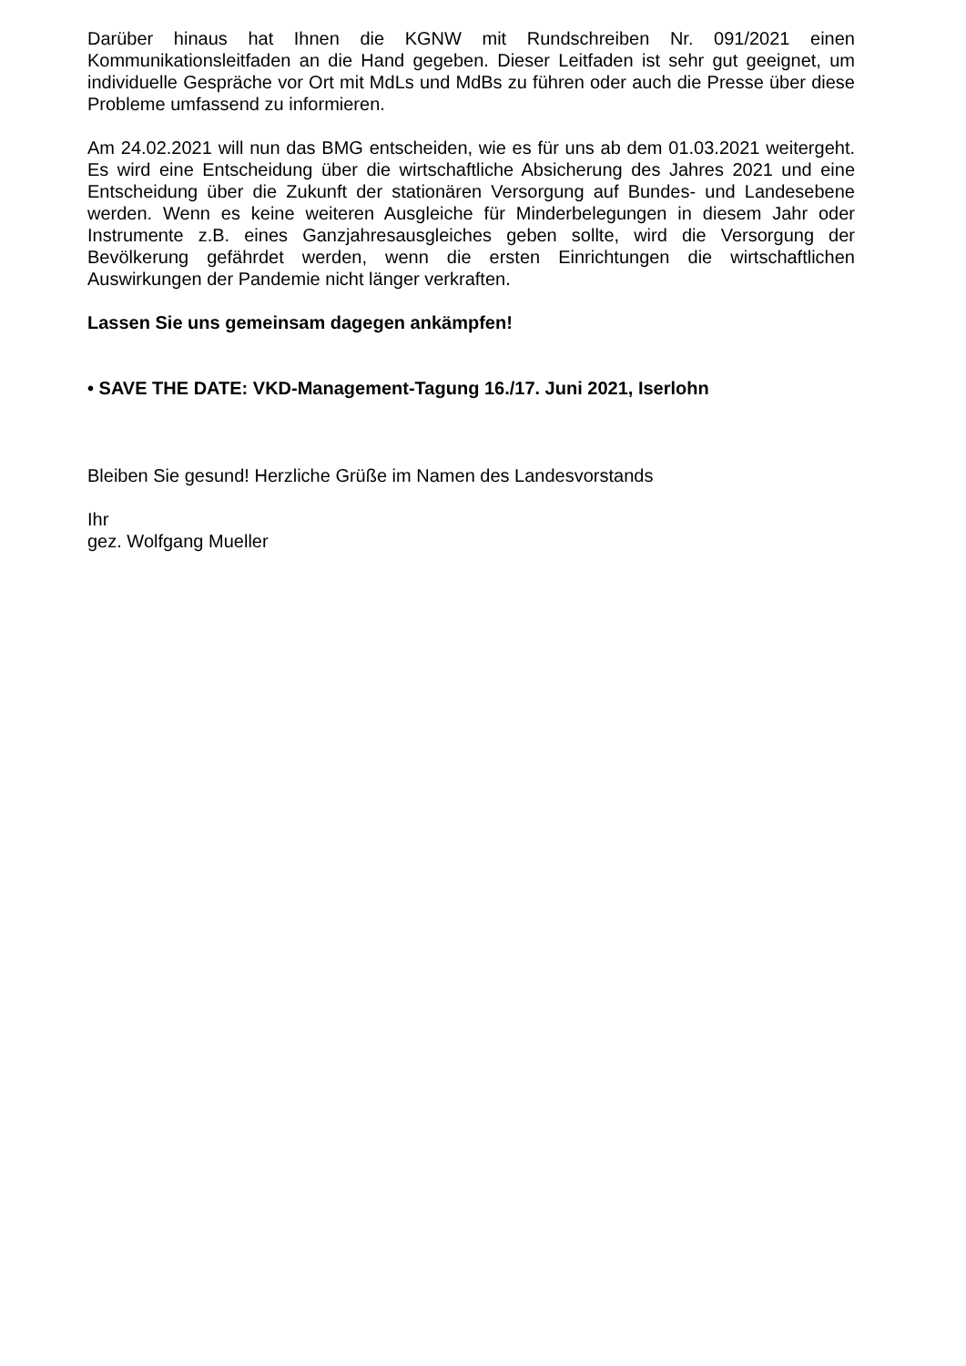Darüber hinaus hat Ihnen die KGNW mit Rundschreiben Nr. 091/2021 einen Kommunikationsleitfaden an die Hand gegeben. Dieser Leitfaden ist sehr gut geeignet, um individuelle Gespräche vor Ort mit MdLs und MdBs zu führen oder auch die Presse über diese Probleme umfassend zu informieren.
Am 24.02.2021 will nun das BMG entscheiden, wie es für uns ab dem 01.03.2021 weitergeht. Es wird eine Entscheidung über die wirtschaftliche Absicherung des Jahres 2021 und eine Entscheidung über die Zukunft der stationären Versorgung auf Bundes- und Landesebene werden. Wenn es keine weiteren Ausgleiche für Minderbelegungen in diesem Jahr oder Instrumente z.B. eines Ganzjahresausgleiches geben sollte, wird die Versorgung der Bevölkerung gefährdet werden, wenn die ersten Einrichtungen die wirtschaftlichen Auswirkungen der Pandemie nicht länger verkraften.
Lassen Sie uns gemeinsam dagegen ankämpfen!
• SAVE THE DATE: VKD-Management-Tagung 16./17. Juni 2021, Iserlohn
Bleiben Sie gesund! Herzliche Grüße im Namen des Landesvorstands
Ihr
gez. Wolfgang Mueller